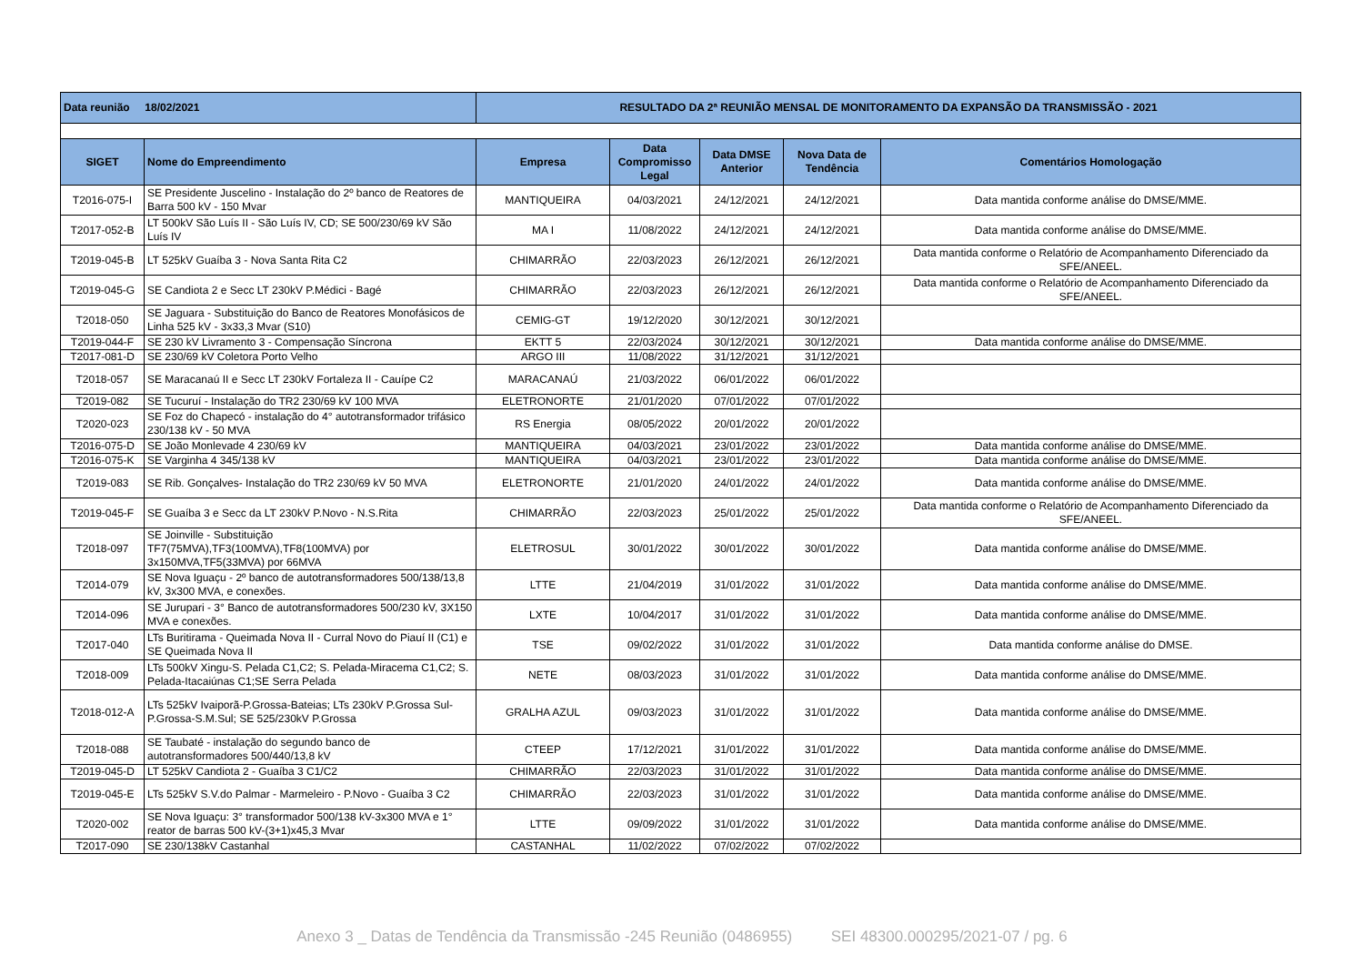| Data reunião 18/02/2021 | | RESULTADO DA 2ª REUNIÃO MENSAL DE MONITORAMENTO DA EXPANSÃO DA TRANSMISSÃO - 2021 | | | | |
| SIGET | Nome do Empreendimento | Empresa | Data Compromisso Legal | Data DMSE Anterior | Nova Data de Tendência | Comentários Homologação |
| T2016-075-I | SE Presidente Juscelino - Instalação do 2º banco de Reatores de Barra 500 kV - 150 Mvar | MANTIQUEIRA | 04/03/2021 | 24/12/2021 | 24/12/2021 | Data mantida conforme análise do DMSE/MME. |
| T2017-052-B | LT 500kV São Luís II - São Luís IV, CD; SE 500/230/69 kV São Luís IV | MA I | 11/08/2022 | 24/12/2021 | 24/12/2021 | Data mantida conforme análise do DMSE/MME. |
| T2019-045-B | LT 525kV Guaíba 3 - Nova Santa Rita C2 | CHIMARRÃO | 22/03/2023 | 26/12/2021 | 26/12/2021 | Data mantida conforme o Relatório de Acompanhamento Diferenciado da SFE/ANEEL. |
| T2019-045-G | SE Candiota 2 e Secc LT 230kV P.Médici - Bagé | CHIMARRÃO | 22/03/2023 | 26/12/2021 | 26/12/2021 | Data mantida conforme o Relatório de Acompanhamento Diferenciado da SFE/ANEEL. |
| T2018-050 | SE Jaguara - Substituição do Banco de Reatores Monofásicos de Linha 525 kV - 3x33,3 Mvar (S10) | CEMIG-GT | 19/12/2020 | 30/12/2021 | 30/12/2021 | |
| T2019-044-F | SE 230 kV Livramento 3 - Compensação Síncrona | EKTT 5 | 22/03/2024 | 30/12/2021 | 30/12/2021 | Data mantida conforme análise do DMSE/MME. |
| T2017-081-D | SE 230/69 kV Coletora Porto Velho | ARGO III | 11/08/2022 | 31/12/2021 | 31/12/2021 | |
| T2018-057 | SE Maracanaú II e Secc LT 230kV Fortaleza II - Cauípe C2 | MARACANAÚ | 21/03/2022 | 06/01/2022 | 06/01/2022 | |
| T2019-082 | SE Tucuruí - Instalação do TR2 230/69 kV 100 MVA | ELETRONORTE | 21/01/2020 | 07/01/2022 | 07/01/2022 | |
| T2020-023 | SE Foz do Chapecó - instalação do 4° autotransformador trifásico 230/138 kV - 50 MVA | RS Energia | 08/05/2022 | 20/01/2022 | 20/01/2022 | |
| T2016-075-D | SE João Monlevade 4 230/69 kV | MANTIQUEIRA | 04/03/2021 | 23/01/2022 | 23/01/2022 | Data mantida conforme análise do DMSE/MME. |
| T2016-075-K | SE Varginha 4 345/138 kV | MANTIQUEIRA | 04/03/2021 | 23/01/2022 | 23/01/2022 | Data mantida conforme análise do DMSE/MME. |
| T2019-083 | SE Rib. Gonçalves- Instalação do TR2 230/69 kV 50 MVA | ELETRONORTE | 21/01/2020 | 24/01/2022 | 24/01/2022 | Data mantida conforme análise do DMSE/MME. |
| T2019-045-F | SE Guaíba 3 e Secc da LT 230kV P.Novo - N.S.Rita | CHIMARRÃO | 22/03/2023 | 25/01/2022 | 25/01/2022 | Data mantida conforme o Relatório de Acompanhamento Diferenciado da SFE/ANEEL. |
| T2018-097 | SE Joinville - Substituição TF7(75MVA),TF3(100MVA),TF8(100MVA) por 3x150MVA,TF5(33MVA) por 66MVA | ELETROSUL | 30/01/2022 | 30/01/2022 | 30/01/2022 | Data mantida conforme análise do DMSE/MME. |
| T2014-079 | SE Nova Iguaçu - 2º banco de autotransformadores 500/138/13,8 kV, 3x300 MVA, e conexões. | LTTE | 21/04/2019 | 31/01/2022 | 31/01/2022 | Data mantida conforme análise do DMSE/MME. |
| T2014-096 | SE Jurupari - 3° Banco de autotransformadores 500/230 kV, 3X150 MVA e conexões. | LXTE | 10/04/2017 | 31/01/2022 | 31/01/2022 | Data mantida conforme análise do DMSE/MME. |
| T2017-040 | LTs Buritirama - Queimada Nova II - Curral Novo do Piauí II (C1) e SE Queimada Nova II | TSE | 09/02/2022 | 31/01/2022 | 31/01/2022 | Data mantida conforme análise do DMSE. |
| T2018-009 | LTs 500kV Xingu-S. Pelada C1,C2; S. Pelada-Miracema C1,C2; S. Pelada-Itacaiúnas C1;SE Serra Pelada | NETE | 08/03/2023 | 31/01/2022 | 31/01/2022 | Data mantida conforme análise do DMSE/MME. |
| T2018-012-A | LTs 525kV Ivaiporã-P.Grossa-Bateias; LTs 230kV P.Grossa Sul-P.Grossa-S.M.Sul; SE 525/230kV P.Grossa | GRALHA AZUL | 09/03/2023 | 31/01/2022 | 31/01/2022 | Data mantida conforme análise do DMSE/MME. |
| T2018-088 | SE Taubaté - instalação do segundo banco de autotransformadores 500/440/13,8 kV | CTEEP | 17/12/2021 | 31/01/2022 | 31/01/2022 | Data mantida conforme análise do DMSE/MME. |
| T2019-045-D | LT 525kV Candiota 2 - Guaíba 3 C1/C2 | CHIMARRÃO | 22/03/2023 | 31/01/2022 | 31/01/2022 | Data mantida conforme análise do DMSE/MME. |
| T2019-045-E | LTs 525kV S.V.do Palmar - Marmeleiro - P.Novo - Guaíba 3 C2 | CHIMARRÃO | 22/03/2023 | 31/01/2022 | 31/01/2022 | Data mantida conforme análise do DMSE/MME. |
| T2020-002 | SE Nova Iguaçu: 3° transformador 500/138 kV-3x300 MVA e 1° reator de barras 500 kV-(3+1)x45,3 Mvar | LTTE | 09/09/2022 | 31/01/2022 | 31/01/2022 | Data mantida conforme análise do DMSE/MME. |
| T2017-090 | SE 230/138kV Castanhal | CASTANHAL | 11/02/2022 | 07/02/2022 | 07/02/2022 | |
Anexo 3 _ Datas de Tendência da Transmissão -245 Reunião (0486955) SEI 48300.000295/2021-07 / pg. 6